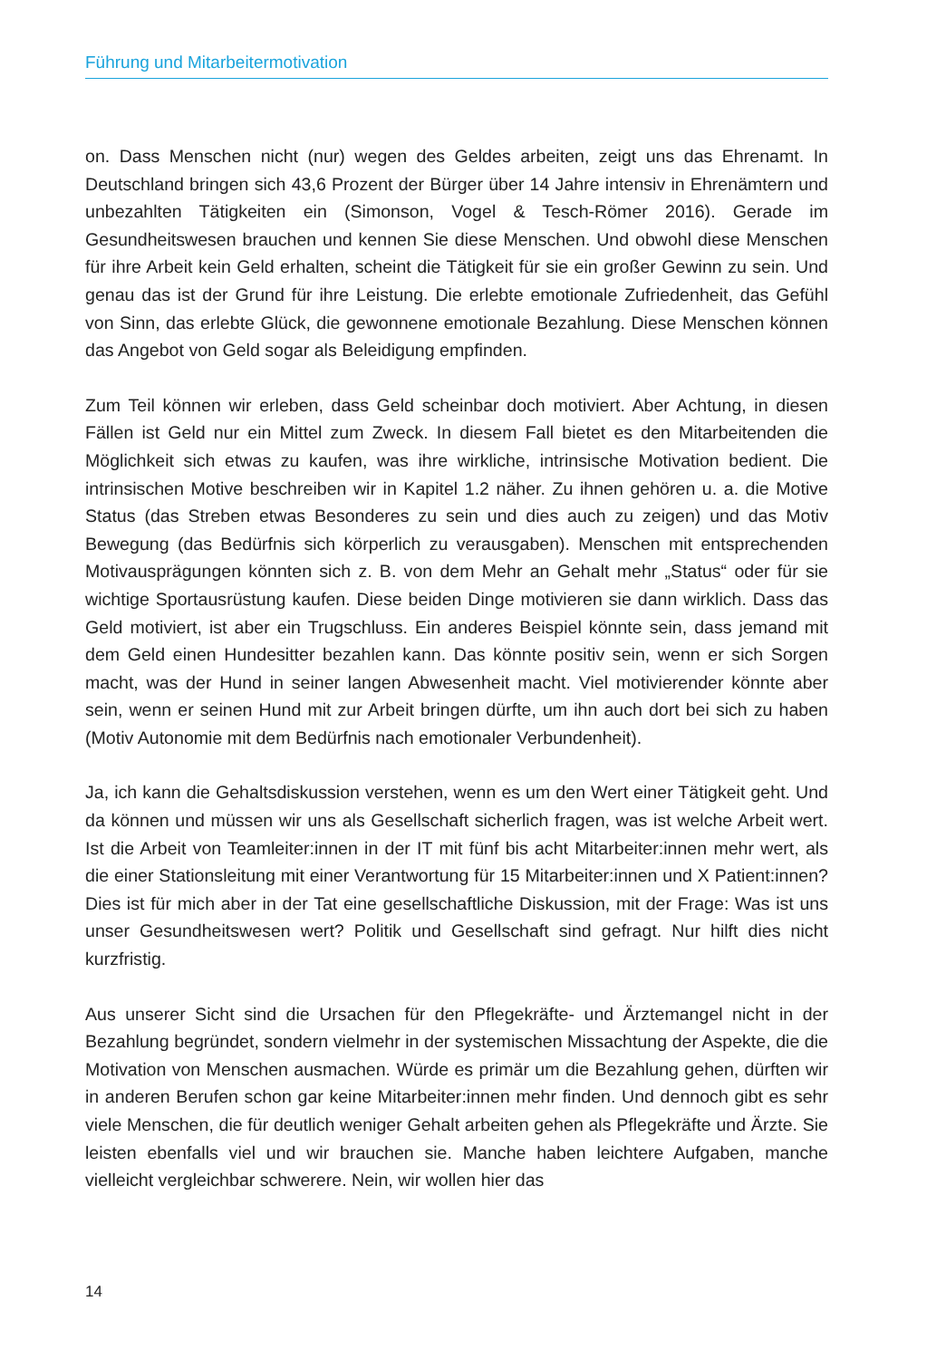Führung und Mitarbeitermotivation
on. Dass Menschen nicht (nur) wegen des Geldes arbeiten, zeigt uns das Ehrenamt. In Deutschland bringen sich 43,6 Prozent der Bürger über 14 Jahre intensiv in Ehrenämtern und unbezahlten Tätigkeiten ein (Simonson, Vogel & Tesch-Römer 2016). Gerade im Gesundheitswesen brauchen und kennen Sie diese Menschen. Und obwohl diese Menschen für ihre Arbeit kein Geld erhalten, scheint die Tätigkeit für sie ein großer Gewinn zu sein. Und genau das ist der Grund für ihre Leistung. Die erlebte emotionale Zufriedenheit, das Gefühl von Sinn, das erlebte Glück, die gewonnene emotionale Bezahlung. Diese Menschen können das Angebot von Geld sogar als Beleidigung empfinden.
Zum Teil können wir erleben, dass Geld scheinbar doch motiviert. Aber Achtung, in diesen Fällen ist Geld nur ein Mittel zum Zweck. In diesem Fall bietet es den Mitarbeitenden die Möglichkeit sich etwas zu kaufen, was ihre wirkliche, intrinsische Motivation bedient. Die intrinsischen Motive beschreiben wir in Kapitel 1.2 näher. Zu ihnen gehören u. a. die Motive Status (das Streben etwas Besonderes zu sein und dies auch zu zeigen) und das Motiv Bewegung (das Bedürfnis sich körperlich zu verausgaben). Menschen mit entsprechenden Motivausprägungen könnten sich z. B. von dem Mehr an Gehalt mehr „Status“ oder für sie wichtige Sportausrüstung kaufen. Diese beiden Dinge motivieren sie dann wirklich. Dass das Geld motiviert, ist aber ein Trugschluss. Ein anderes Beispiel könnte sein, dass jemand mit dem Geld einen Hundesitter bezahlen kann. Das könnte positiv sein, wenn er sich Sorgen macht, was der Hund in seiner langen Abwesenheit macht. Viel motivierender könnte aber sein, wenn er seinen Hund mit zur Arbeit bringen dürfte, um ihn auch dort bei sich zu haben (Motiv Autonomie mit dem Bedürfnis nach emotionaler Verbundenheit).
Ja, ich kann die Gehaltsdiskussion verstehen, wenn es um den Wert einer Tätigkeit geht. Und da können und müssen wir uns als Gesellschaft sicherlich fragen, was ist welche Arbeit wert. Ist die Arbeit von Teamleiter:innen in der IT mit fünf bis acht Mitarbeiter:innen mehr wert, als die einer Stationsleitung mit einer Verantwortung für 15 Mitarbeiter:innen und X Patient:innen? Dies ist für mich aber in der Tat eine gesellschaftliche Diskussion, mit der Frage: Was ist uns unser Gesundheitswesen wert? Politik und Gesellschaft sind gefragt. Nur hilft dies nicht kurzfristig.
Aus unserer Sicht sind die Ursachen für den Pflegekräfte- und Ärztemangel nicht in der Bezahlung begründet, sondern vielmehr in der systemischen Missachtung der Aspekte, die die Motivation von Menschen ausmachen. Würde es primär um die Bezahlung gehen, dürften wir in anderen Berufen schon gar keine Mitarbeiter:innen mehr finden. Und dennoch gibt es sehr viele Menschen, die für deutlich weniger Gehalt arbeiten gehen als Pflegekräfte und Ärzte. Sie leisten ebenfalls viel und wir brauchen sie. Manche haben leichtere Aufgaben, manche vielleicht vergleichbar schwerere. Nein, wir wollen hier das
14